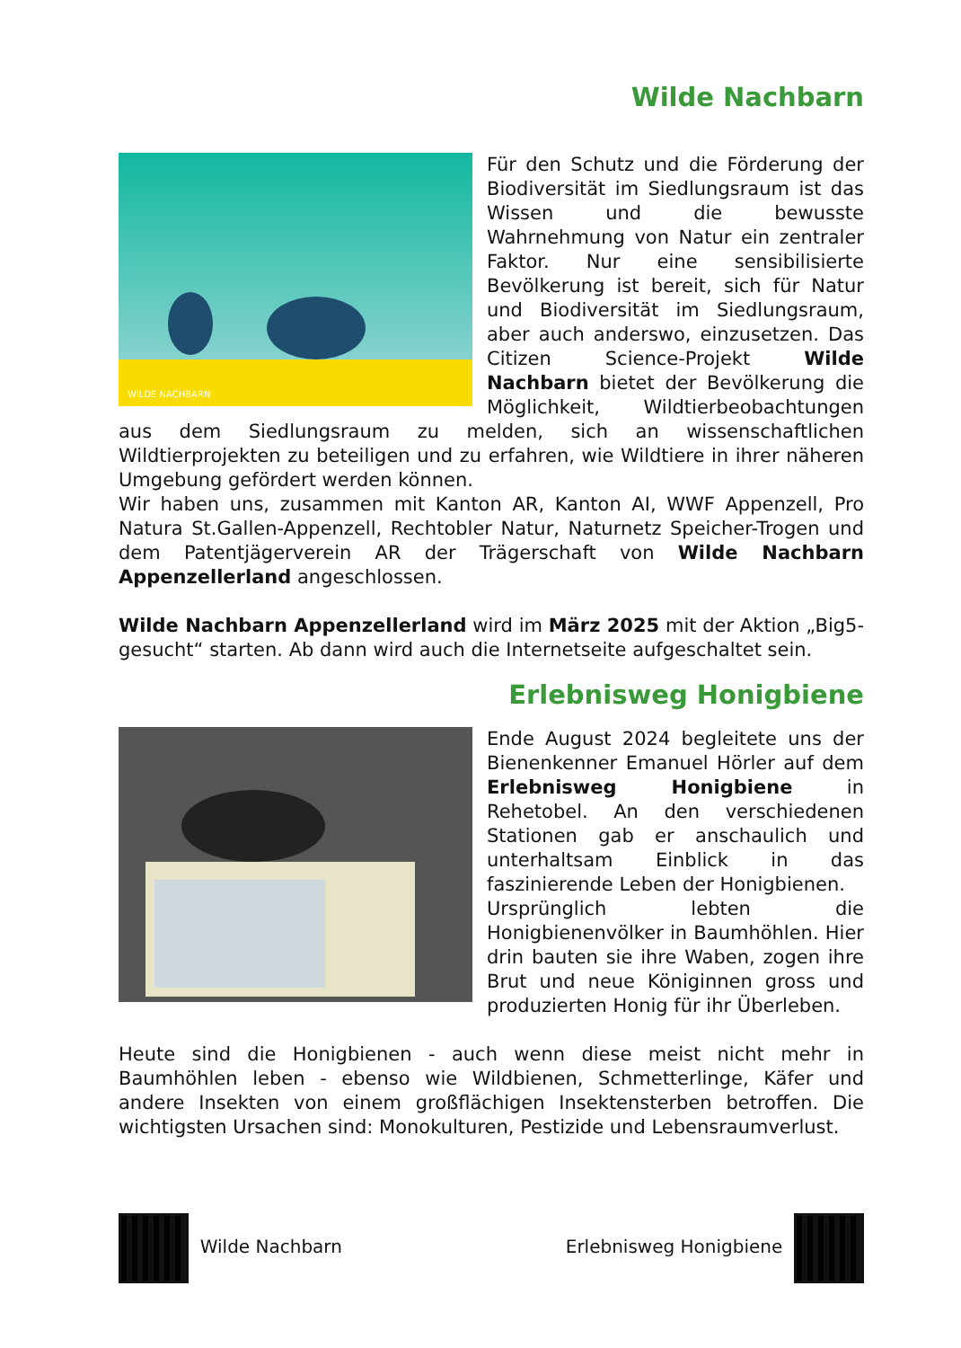Wilde Nachbarn
WILDE NACHBARN
Für den Schutz und die Förderung der Biodiversität im Siedlungsraum ist das Wissen und die bewusste Wahrnehmung von Natur ein zentraler Faktor. Nur eine sensibilisierte Bevölkerung ist bereit, sich für Natur und Biodiversität im Siedlungsraum, aber auch anderswo, einzusetzen. Das Citizen Science-Projekt Wilde Nachbarn bietet der Bevölkerung die Möglichkeit, Wildtierbeobachtungen aus dem Siedlungsraum zu melden, sich an wissenschaftlichen Wildtierprojekten zu beteiligen und zu erfahren, wie Wildtiere in ihrer näheren Umgebung gefördert werden können.
Wir haben uns, zusammen mit Kanton AR, Kanton AI, WWF Appenzell, Pro Natura St.Gallen-Appenzell, Rechtobler Natur, Naturnetz Speicher-Trogen und dem Patentjägerverein AR der Trägerschaft von Wilde Nachbarn Appenzellerland angeschlossen.
Wilde Nachbarn Appenzellerland wird im März 2025 mit der Aktion „Big5-gesucht“ starten. Ab dann wird auch die Internetseite aufgeschaltet sein.
Erlebnisweg Honigbiene
Ende August 2024 begleitete uns der Bienenkenner Emanuel Hörler auf dem Erlebnisweg Honigbiene in Rehetobel. An den verschiedenen Stationen gab er anschaulich und unterhaltsam Einblick in das faszinierende Leben der Honigbienen.
Ursprünglich lebten die Honigbienenvölker in Baumhöhlen. Hier drin bauten sie ihre Waben, zogen ihre Brut und neue Königinnen gross und produzierten Honig für ihr Überleben.
Heute sind die Honigbienen - auch wenn diese meist nicht mehr in Baumhöhlen leben - ebenso wie Wildbienen, Schmetterlinge, Käfer und andere Insekten von einem großflächigen Insektensterben betroffen. Die wichtigsten Ursachen sind: Monokulturen, Pestizide und Lebensraumverlust.
Wilde Nachbarn Erlebnisweg Honigbiene